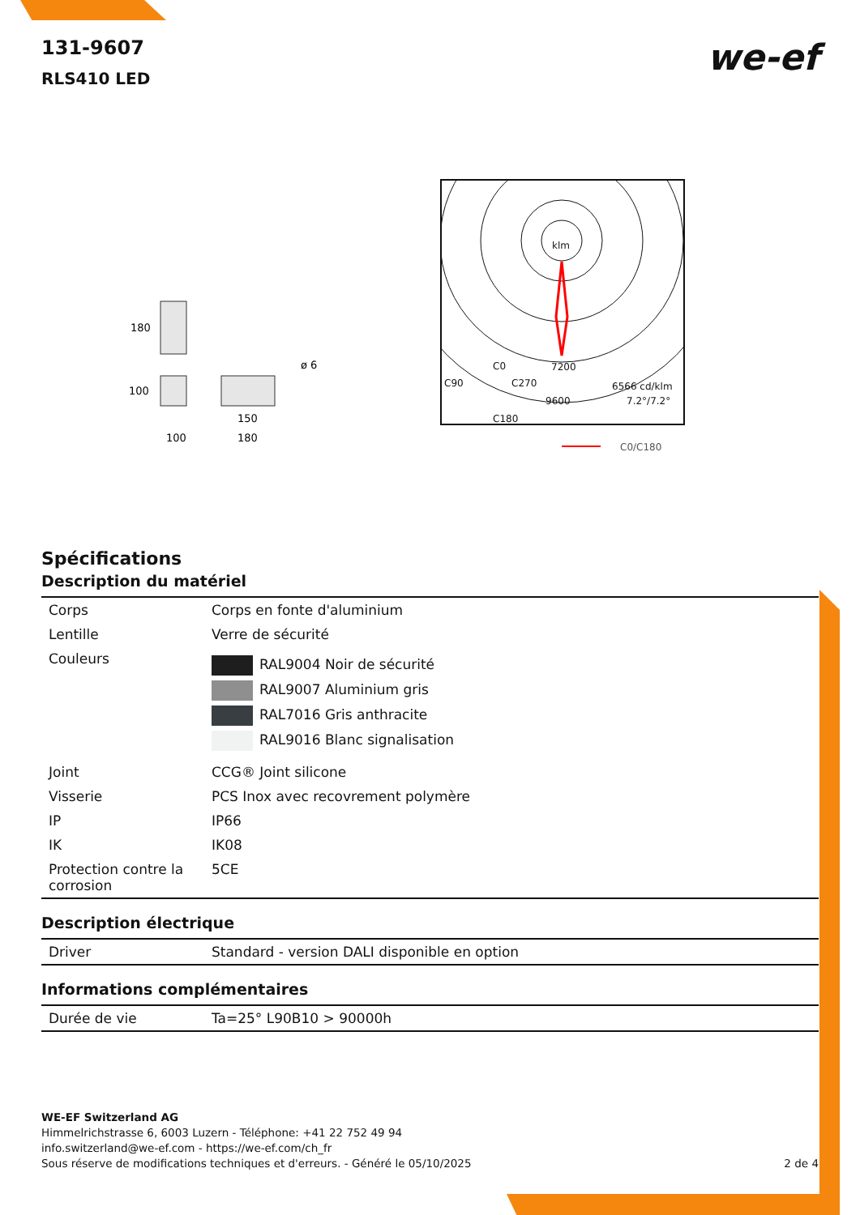131-9607
we-ef
RLS410 LED
180
100
ø 6
150
100
180
klm
7200
6566 cd/klm
7.2°/7.2°
C90
C0
C270
C180
9600
C0/C180
Spécifications
Description du matériel
| Corps | Corps en fonte d'aluminium |
| Lentille | Verre de sécurité |
| Couleurs | RAL9004 Noir de sécurité RAL9007 Aluminium gris RAL7016 Gris anthracite RAL9016 Blanc signalisation |
| Joint | CCG® Joint silicone |
| Visserie | PCS Inox avec recovrement polymère |
| IP | IP66 |
| IK | IK08 |
| Protection contre la corrosion | 5CE |
Description électrique
| Driver | Standard - version DALI disponible en option |
Informations complémentaires
| Durée de vie | Ta=25° L90B10 > 90000h |
WE-EF Switzerland AG
Himmelrichstrasse 6, 6003 Luzern - Téléphone: +41 22 752 49 94
info.switzerland@we-ef.com - https://we-ef.com/ch_fr
Sous réserve de modifications techniques et d'erreurs. - Généré le 05/10/2025 2 de 4